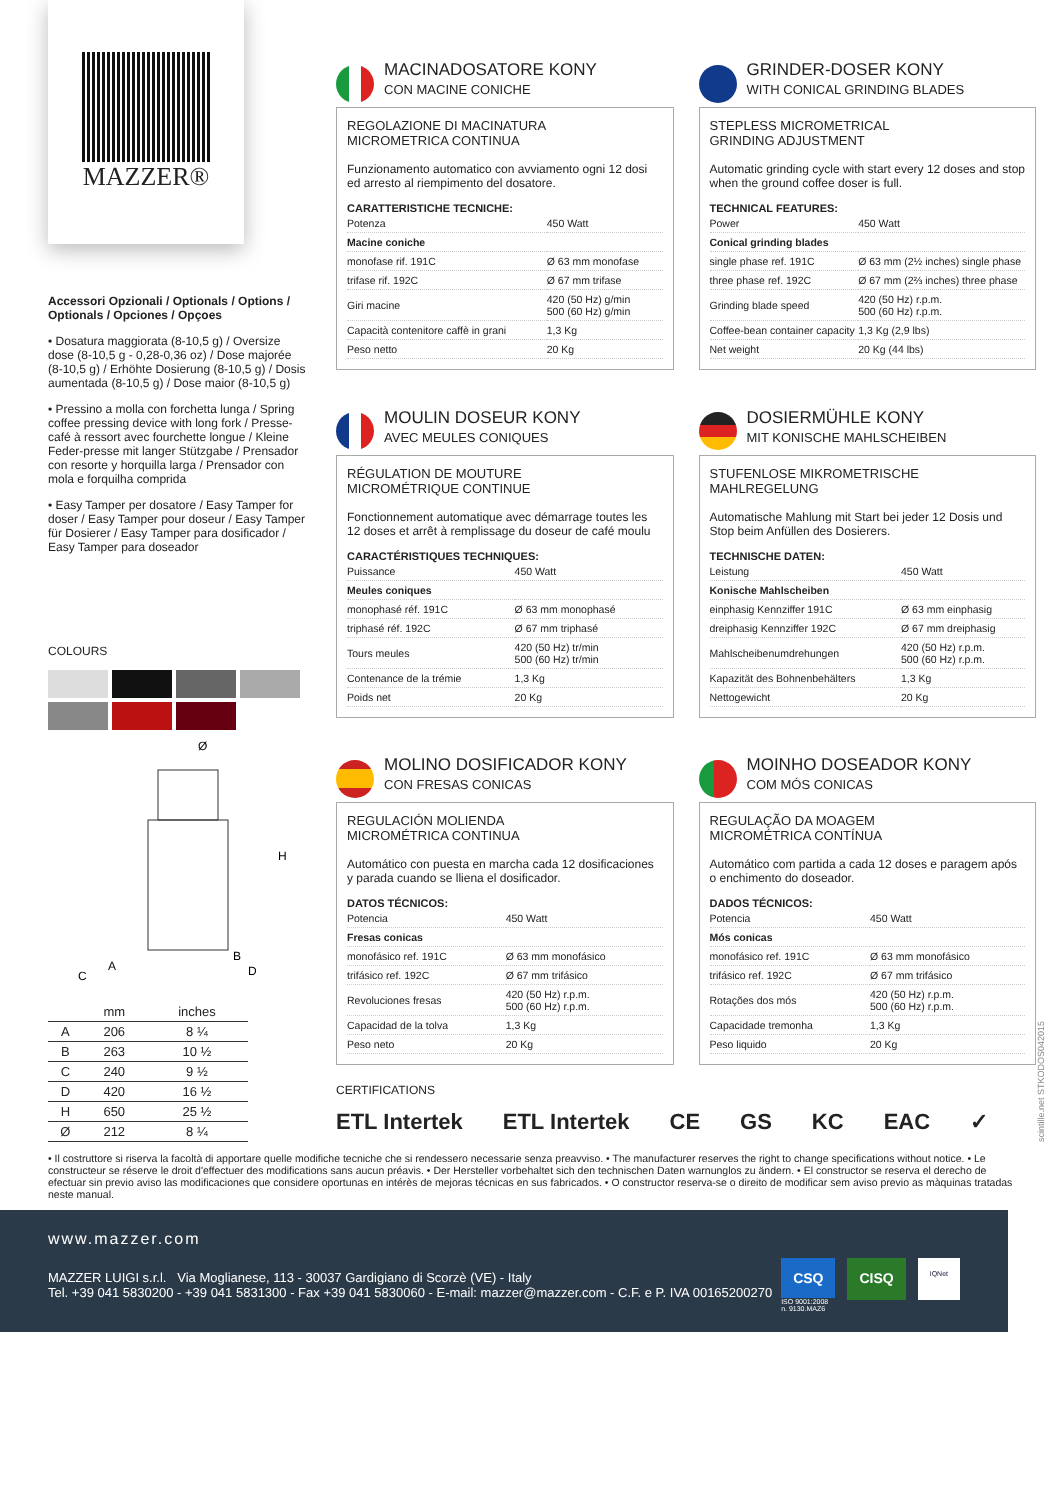MAZZER®
Accessori Opzionali / Optionals / Options / Optionals / Opciones / Opçoes
• Dosatura maggiorata (8-10,5 g) / Oversize dose (8-10,5 g - 0,28-0,36 oz) / Dose majorée (8-10,5 g) / Erhöhte Dosierung (8-10,5 g) / Dosis aumentada (8-10,5 g) / Dose maior (8-10,5 g)
• Pressino a molla con forchetta lunga / Spring coffee pressing device with long fork / Presse-café à ressort avec fourchette longue / Kleine Feder-presse mit langer Stützgabe / Prensador con resorte y horquilla larga / Prensador con mola e forquilha comprida
• Easy Tamper per dosatore / Easy Tamper for doser / Easy Tamper pour doseur / Easy Tamper für Dosierer / Easy Tamper para dosificador / Easy Tamper para doseador
COLOURS
Ø
H
A
C
B
D
| | mm | inches |
| --- | --- | --- |
| A | 206 | 8 ¼ |
| B | 263 | 10 ½ |
| C | 240 | 9 ½ |
| D | 420 | 16 ½ |
| H | 650 | 25 ½ |
| Ø | 212 | 8 ¼ |
MACINADOSATORE KONY
CON MACINE CONICHE
REGOLAZIONE DI MACINATURA
MICROMETRICA CONTINUA
Funzionamento automatico con avviamento ogni 12 dosi ed arresto al riempimento del dosatore.
CARATTERISTICHE TECNICHE:
| Potenza | 450 Watt |
| Macine coniche | |
| monofase rif. 191C | Ø 63 mm monofase |
| trifase rif. 192C | Ø 67 mm trifase |
| Giri macine | 420 (50 Hz) g/min 500 (60 Hz) g/min |
| Capacità contenitore caffè in grani | 1,3 Kg |
| Peso netto | 20 Kg |
GRINDER-DOSER KONY
WITH CONICAL GRINDING BLADES
STEPLESS MICROMETRICAL
GRINDING ADJUSTMENT
Automatic grinding cycle with start every 12 doses and stop when the ground coffee doser is full.
TECHNICAL FEATURES:
| Power | 450 Watt |
| Conical grinding blades | |
| single phase ref. 191C | Ø 63 mm (2½ inches) single phase |
| three phase ref. 192C | Ø 67 mm (2⅔ inches) three phase |
| Grinding blade speed | 420 (50 Hz) r.p.m. 500 (60 Hz) r.p.m. |
| Coffee-bean container capacity | 1,3 Kg (2,9 lbs) |
| Net weight | 20 Kg (44 lbs) |
MOULIN DOSEUR KONY
AVEC MEULES CONIQUES
RÉGULATION DE MOUTURE
MICROMÉTRIQUE CONTINUE
Fonctionnement automatique avec démarrage toutes les 12 doses et arrêt à remplissage du doseur de café moulu
CARACTÉRISTIQUES TECHNIQUES:
| Puissance | 450 Watt |
| Meules coniques | |
| monophasé réf. 191C | Ø 63 mm monophasé |
| triphasé réf. 192C | Ø 67 mm triphasé |
| Tours meules | 420 (50 Hz) tr/min 500 (60 Hz) tr/min |
| Contenance de la trémie | 1,3 Kg |
| Poids net | 20 Kg |
DOSIERMÜHLE KONY
MIT KONISCHE MAHLSCHEIBEN
STUFENLOSE MIKROMETRISCHE
MAHLREGELUNG
Automatische Mahlung mit Start bei jeder 12 Dosis und Stop beim Anfüllen des Dosierers.
TECHNISCHE DATEN:
| Leistung | 450 Watt |
| Konische Mahlscheiben | |
| einphasig Kennziffer 191C | Ø 63 mm einphasig |
| dreiphasig Kennziffer 192C | Ø 67 mm dreiphasig |
| Mahlscheibenumdrehungen | 420 (50 Hz) r.p.m. 500 (60 Hz) r.p.m. |
| Kapazität des Bohnenbehälters | 1,3 Kg |
| Nettogewicht | 20 Kg |
MOLINO DOSIFICADOR KONY
CON FRESAS CONICAS
REGULACIÓN MOLIENDA
MICROMÉTRICA CONTINUA
Automático con puesta en marcha cada 12 dosificaciones y parada cuando se lliena el dosificador.
DATOS TÉCNICOS:
| Potencia | 450 Watt |
| Fresas conicas | |
| monofásico ref. 191C | Ø 63 mm monofásico |
| trifásico ref. 192C | Ø 67 mm trifásico |
| Revoluciones fresas | 420 (50 Hz) r.p.m. 500 (60 Hz) r.p.m. |
| Capacidad de la tolva | 1,3 Kg |
| Peso neto | 20 Kg |
MOINHO DOSEADOR KONY
COM MÓS CONICAS
REGULAÇÃO DA MOAGEM
MICROMÉTRICA CONTÍNUA
Automático com partida a cada 12 doses e paragem após o enchimento do doseador.
DADOS TÉCNICOS:
| Potencia | 450 Watt |
| Mós conicas | |
| monofásico ref. 191C | Ø 63 mm monofásico |
| trifásico ref. 192C | Ø 67 mm trifásico |
| Rotações dos mós | 420 (50 Hz) r.p.m. 500 (60 Hz) r.p.m. |
| Capacidade tremonha | 1,3 Kg |
| Peso liquido | 20 Kg |
CERTIFICATIONS
ETL Intertek ETL Intertek CE GS KC EAC ✓
scintille.net STKODOS042015
• Il costruttore si riserva la facoltà di apportare quelle modifiche tecniche che si rendessero necessarie senza preavviso. • The manufacturer reserves the right to change specifications without notice. • Le constructeur se réserve le droit d'effectuer des modifications sans aucun préavis. • Der Hersteller vorbehaltet sich den technischen Daten warnunglos zu ändern. • El constructor se reserva el derecho de efectuar sin previo aviso las modificaciones que considere oportunas en intérès de mejoras técnicas en sus fabricados. • O constructor reserva-se o direito de modificar sem aviso previo as màquinas tratadas neste manual.
www.mazzer.com
MAZZER LUIGI s.r.l. Via Moglianese, 113 - 30037 Gardigiano di Scorzè (VE) - Italy
Tel. +39 041 5830200 - +39 041 5831300 - Fax +39 041 5830060 - E-mail: mazzer@mazzer.com - C.F. e P. IVA 00165200270
CSQ
ISO 9001:2008
n. 9130.MAZ6
CISQ
IQNet